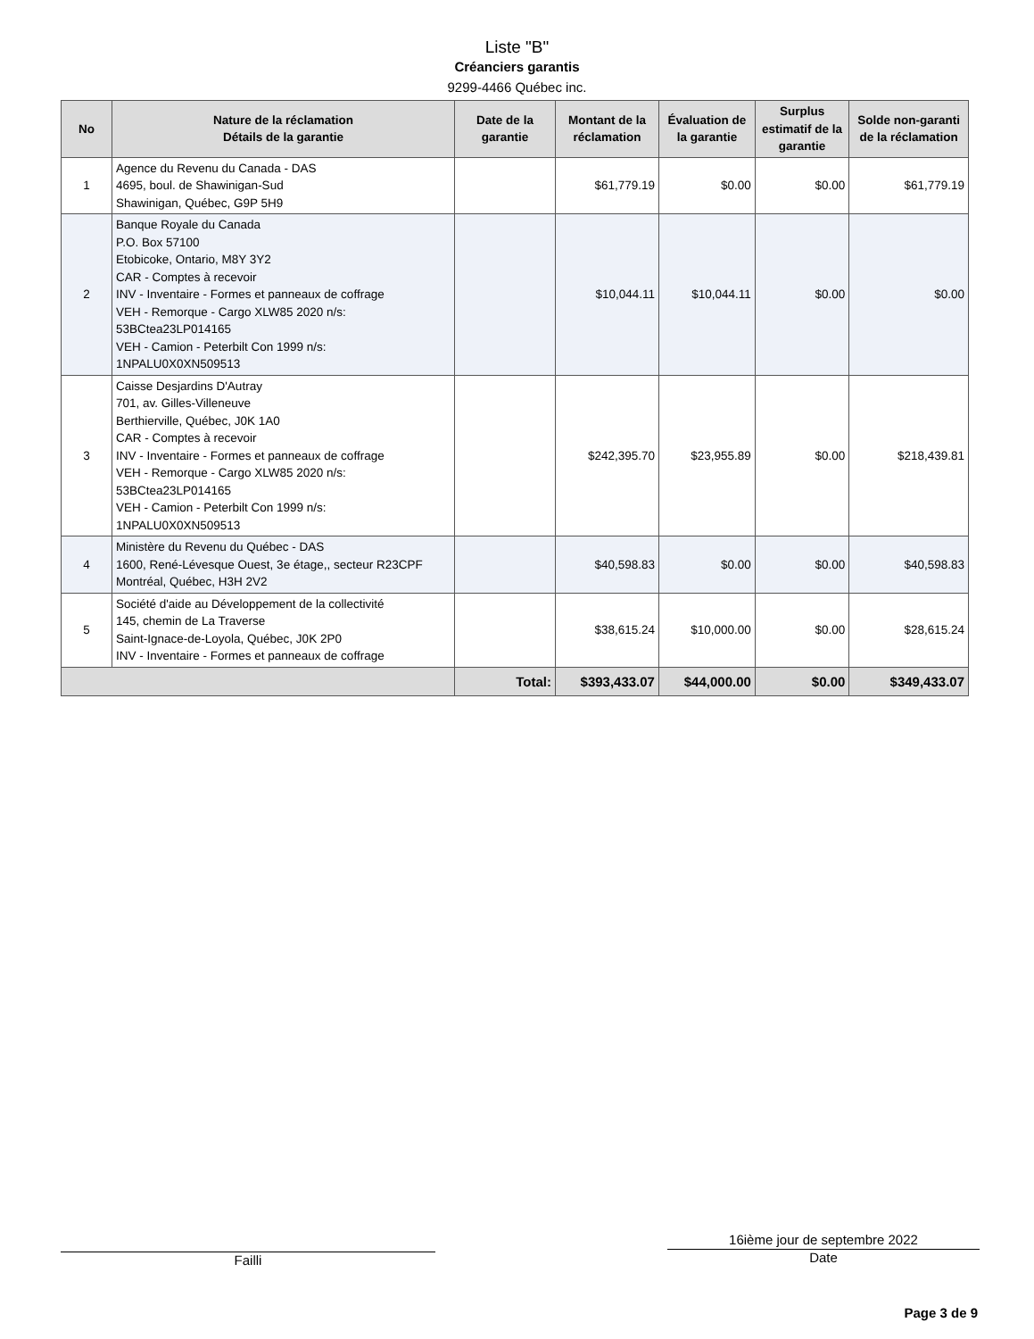Liste "B"
Créanciers garantis
9299-4466 Québec inc.
| No | Nature de la réclamation Détails de la garantie | Date de la garantie | Montant de la réclamation | Évaluation de la garantie | Surplus estimatif de la garantie | Solde non-garanti de la réclamation |
| --- | --- | --- | --- | --- | --- | --- |
| 1 | Agence du Revenu du Canada - DAS 4695, boul. de Shawinigan-Sud Shawinigan, Québec, G9P 5H9 | | $61,779.19 | $0.00 | $0.00 | $61,779.19 |
| 2 | Banque Royale du Canada P.O. Box 57100 Etobicoke, Ontario, M8Y 3Y2 CAR - Comptes à recevoir INV - Inventaire - Formes et panneaux de coffrage VEH - Remorque - Cargo XLW85 2020 n/s: 53BCtea23LP014165 VEH - Camion - Peterbilt Con 1999 n/s: 1NPALU0X0XN509513 | | $10,044.11 | $10,044.11 | $0.00 | $0.00 |
| 3 | Caisse Desjardins D'Autray 701, av. Gilles-Villeneuve Berthierville, Québec, J0K 1A0 CAR - Comptes à recevoir INV - Inventaire - Formes et panneaux de coffrage VEH - Remorque - Cargo XLW85 2020 n/s: 53BCtea23LP014165 VEH - Camion - Peterbilt Con 1999 n/s: 1NPALU0X0XN509513 | | $242,395.70 | $23,955.89 | $0.00 | $218,439.81 |
| 4 | Ministère du Revenu du Québec - DAS 1600, René-Lévesque Ouest, 3e étage,, secteur R23CPF Montréal, Québec, H3H 2V2 | | $40,598.83 | $0.00 | $0.00 | $40,598.83 |
| 5 | Société d'aide au Développement de la collectivité 145, chemin de La Traverse Saint-Ignace-de-Loyola, Québec, J0K 2P0 INV - Inventaire - Formes et panneaux de coffrage | | $38,615.24 | $10,000.00 | $0.00 | $28,615.24 |
| | | Total: | $393,433.07 | $44,000.00 | $0.00 | $349,433.07 |
Failli
16ième jour de septembre 2022
Date
Page 3 de 9